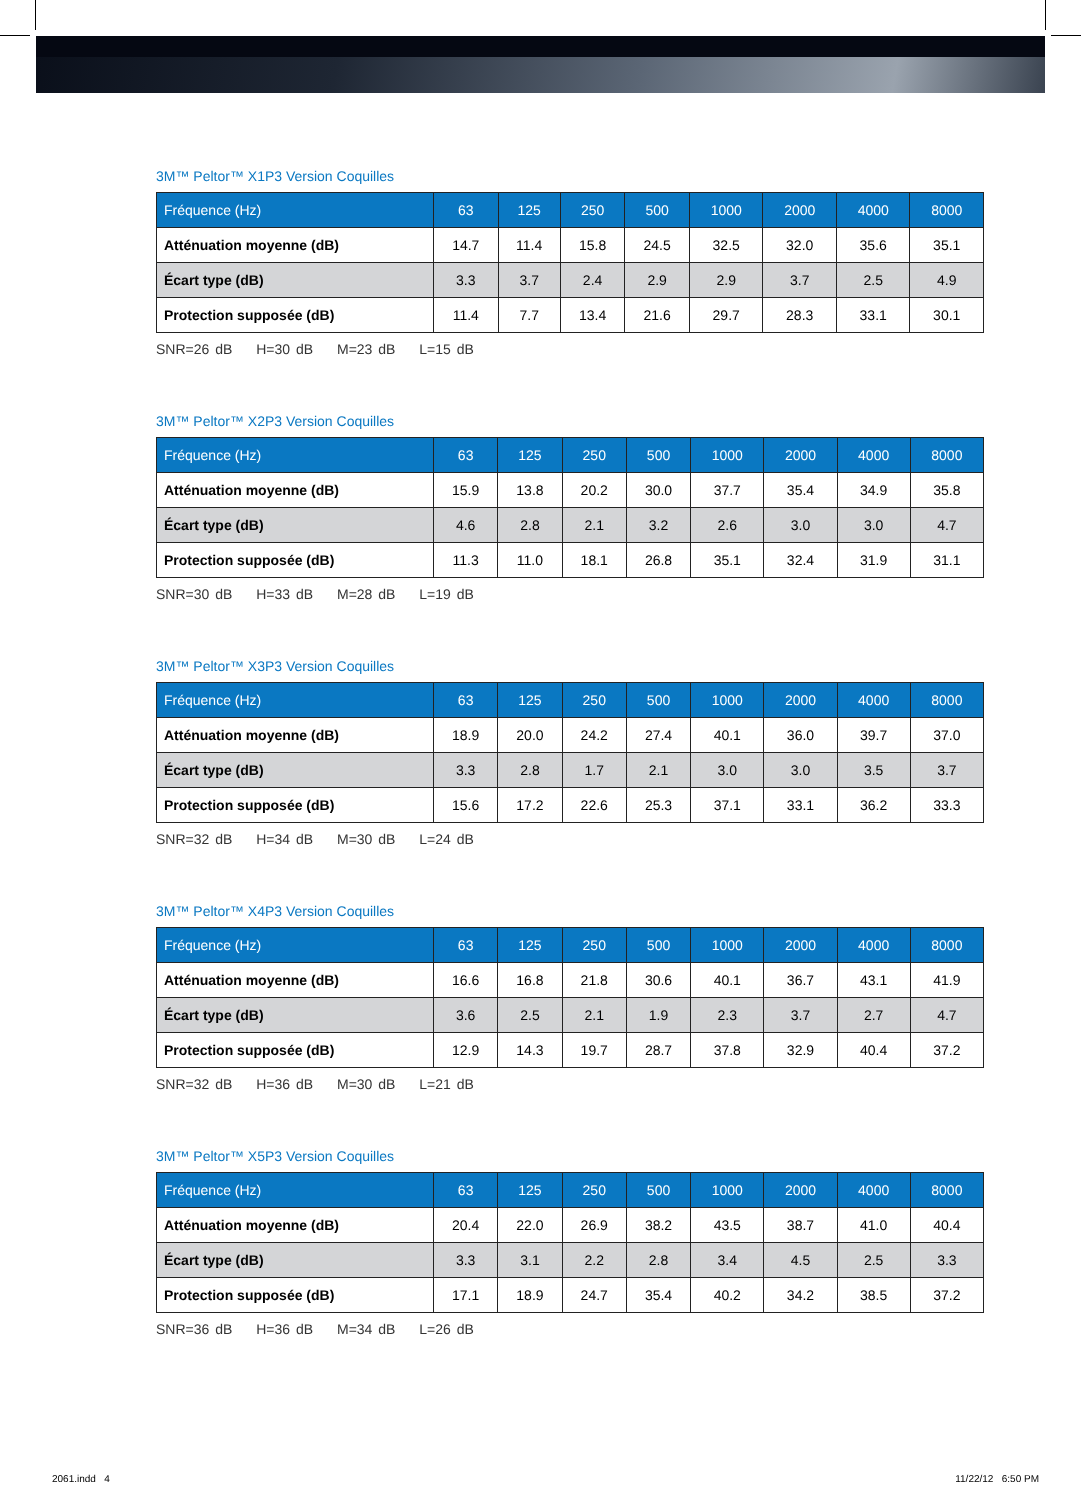3M™ Peltor™ X1P3 Version Coquilles
| Fréquence (Hz) | 63 | 125 | 250 | 500 | 1000 | 2000 | 4000 | 8000 |
| --- | --- | --- | --- | --- | --- | --- | --- | --- |
| Atténuation moyenne (dB) | 14.7 | 11.4 | 15.8 | 24.5 | 32.5 | 32.0 | 35.6 | 35.1 |
| Écart type (dB) | 3.3 | 3.7 | 2.4 | 2.9 | 2.9 | 3.7 | 2.5 | 4.9 |
| Protection supposée (dB) | 11.4 | 7.7 | 13.4 | 21.6 | 29.7 | 28.3 | 33.1 | 30.1 |
SNR=26 dB H=30 dB M=23 dB L=15 dB
3M™ Peltor™ X2P3 Version Coquilles
| Fréquence (Hz) | 63 | 125 | 250 | 500 | 1000 | 2000 | 4000 | 8000 |
| --- | --- | --- | --- | --- | --- | --- | --- | --- |
| Atténuation moyenne (dB) | 15.9 | 13.8 | 20.2 | 30.0 | 37.7 | 35.4 | 34.9 | 35.8 |
| Écart type (dB) | 4.6 | 2.8 | 2.1 | 3.2 | 2.6 | 3.0 | 3.0 | 4.7 |
| Protection supposée (dB) | 11.3 | 11.0 | 18.1 | 26.8 | 35.1 | 32.4 | 31.9 | 31.1 |
SNR=30 dB H=33 dB M=28 dB L=19 dB
3M™ Peltor™ X3P3 Version Coquilles
| Fréquence (Hz) | 63 | 125 | 250 | 500 | 1000 | 2000 | 4000 | 8000 |
| --- | --- | --- | --- | --- | --- | --- | --- | --- |
| Atténuation moyenne (dB) | 18.9 | 20.0 | 24.2 | 27.4 | 40.1 | 36.0 | 39.7 | 37.0 |
| Écart type (dB) | 3.3 | 2.8 | 1.7 | 2.1 | 3.0 | 3.0 | 3.5 | 3.7 |
| Protection supposée (dB) | 15.6 | 17.2 | 22.6 | 25.3 | 37.1 | 33.1 | 36.2 | 33.3 |
SNR=32 dB H=34 dB M=30 dB L=24 dB
3M™ Peltor™ X4P3 Version Coquilles
| Fréquence (Hz) | 63 | 125 | 250 | 500 | 1000 | 2000 | 4000 | 8000 |
| --- | --- | --- | --- | --- | --- | --- | --- | --- |
| Atténuation moyenne (dB) | 16.6 | 16.8 | 21.8 | 30.6 | 40.1 | 36.7 | 43.1 | 41.9 |
| Écart type (dB) | 3.6 | 2.5 | 2.1 | 1.9 | 2.3 | 3.7 | 2.7 | 4.7 |
| Protection supposée (dB) | 12.9 | 14.3 | 19.7 | 28.7 | 37.8 | 32.9 | 40.4 | 37.2 |
SNR=32 dB H=36 dB M=30 dB L=21 dB
3M™ Peltor™ X5P3 Version Coquilles
| Fréquence (Hz) | 63 | 125 | 250 | 500 | 1000 | 2000 | 4000 | 8000 |
| --- | --- | --- | --- | --- | --- | --- | --- | --- |
| Atténuation moyenne (dB) | 20.4 | 22.0 | 26.9 | 38.2 | 43.5 | 38.7 | 41.0 | 40.4 |
| Écart type (dB) | 3.3 | 3.1 | 2.2 | 2.8 | 3.4 | 4.5 | 2.5 | 3.3 |
| Protection supposée (dB) | 17.1 | 18.9 | 24.7 | 35.4 | 40.2 | 34.2 | 38.5 | 37.2 |
SNR=36 dB H=36 dB M=34 dB L=26 dB
2061.indd 4 11/22/12 6:50 PM